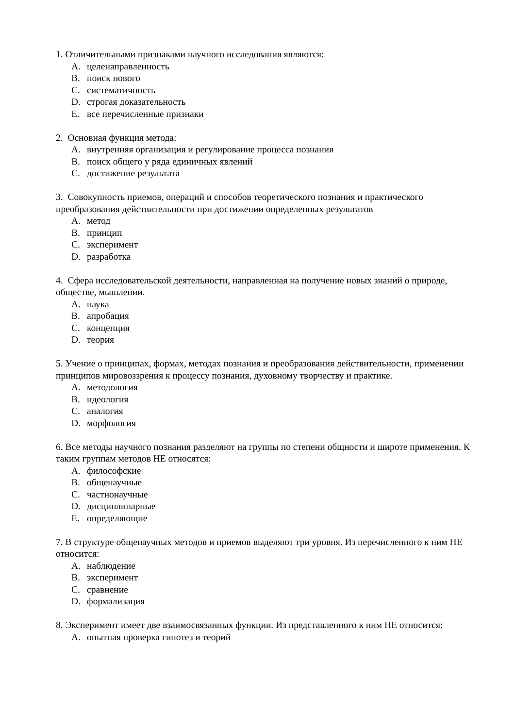1. Отличительными признаками научного исследования являются:
A. целенаправленность
B. поиск нового
C. систематичность
D. строгая доказательность
E. все перечисленные признаки
2. Основная функция метода:
A. внутренняя организация и регулирование процесса познания
B. поиск общего у ряда единичных явлений
C. достижение результата
3. Совокупность приемов, операций и способов теоретического познания и практического преобразования действительности при достижении определенных результатов
A. метод
B. принцип
C. эксперимент
D. разработка
4. Сфера исследовательской деятельности, направленная на получение новых знаний о природе, обществе, мышлении.
A. наука
B. апробация
C. концепция
D. теория
5. Учение о принципах, формах, методах познания и преобразования действительности, применении принципов мировоззрения к процессу познания, духовному творчеству и практике.
A. методология
B. идеология
C. аналогия
D. морфология
6. Все методы научного познания разделяют на группы по степени общности и широте применения. К таким группам методов НЕ относятся:
A. философские
B. общенаучные
C. частнонаучные
D. дисциплинарные
E. определяющие
7. В структуре общенаучных методов и приемов выделяют три уровня. Из перечисленного к ним НЕ относится:
A. наблюдение
B. эксперимент
C. сравнение
D. формализация
8. Эксперимент имеет две взаимосвязанных функции. Из представленного к ним НЕ относится:
A. опытная проверка гипотез и теорий